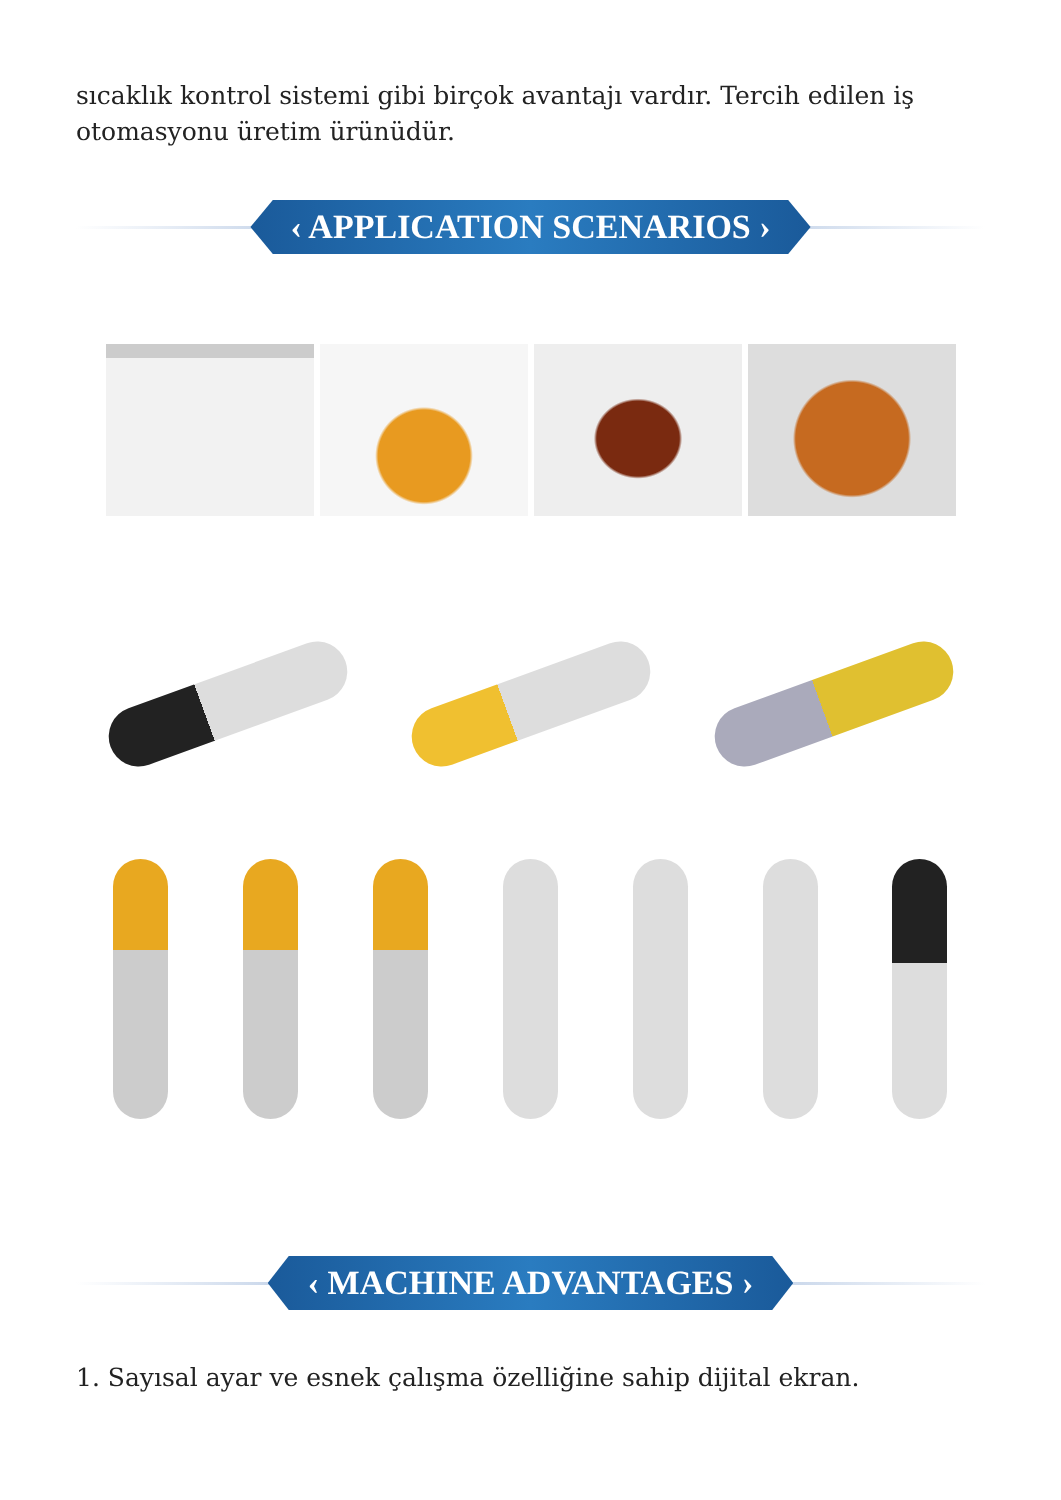sıcaklık kontrol sistemi gibi birçok avantajı vardır. Tercih edilen iş otomasyonu üretim ürünüdür.
‹ APPLICATION SCENARIOS ›
‹ MACHINE ADVANTAGES ›
1. Sayısal ayar ve esnek çalışma özelliğine sahip dijital ekran.